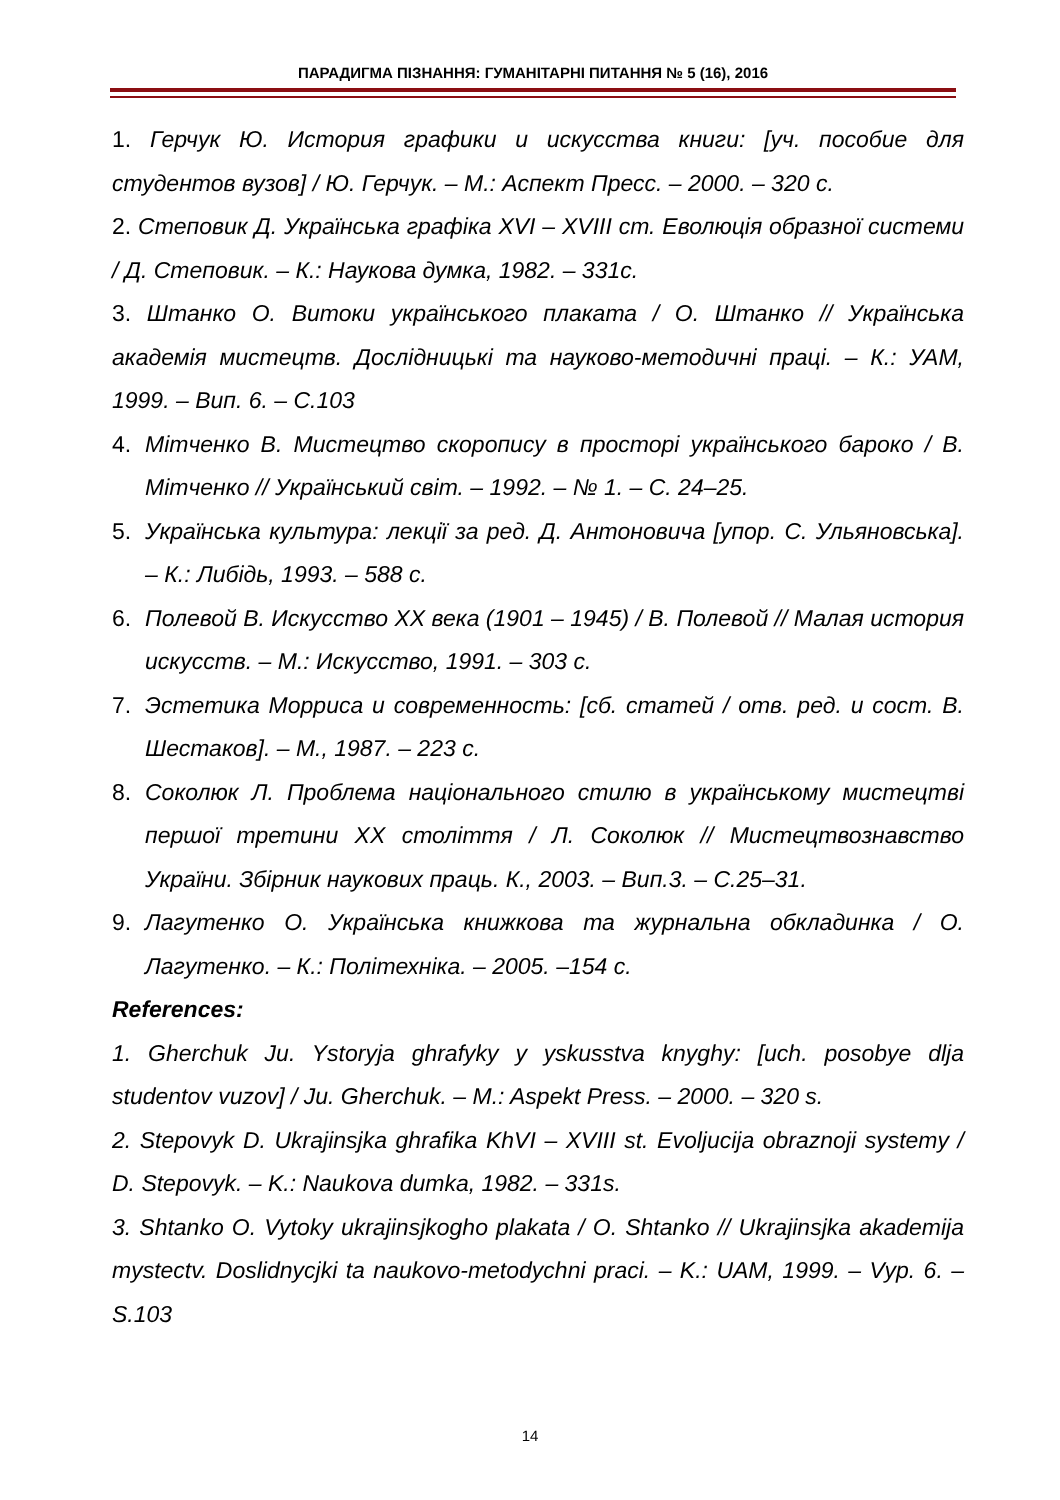ПАРАДИГМА ПІЗНАННЯ: ГУМАНІТАРНІ ПИТАННЯ № 5 (16), 2016
1. Герчук Ю. История графики и искусства книги: [уч. пособие для студентов вузов] / Ю. Герчук. – М.: Аспект Пресс. – 2000. – 320 с.
2. Степовик Д. Українська графіка XVI – XVIII ст. Еволюція образної системи / Д. Степовик. – К.: Наукова думка, 1982. – 331с.
3. Штанко О. Витоки українського плаката / О. Штанко // Українська академія мистецтв. Дослідницькі та науково-методичні праці. – К.: УАМ, 1999. – Вип. 6. – С.103
4. Мітченко В. Мистецтво скоропису в просторі українського бароко / В. Мітченко // Український світ. – 1992. – № 1. – С. 24–25.
5. Українська культура: лекції за ред. Д. Антоновича [упор. С. Ульяновська]. – К.: Либідь, 1993. – 588 с.
6. Полевой В. Искусство XX века (1901 – 1945) / В. Полевой // Малая история искусств. – М.: Искусство, 1991. – 303 с.
7. Эстетика Морриса и современность: [сб. статей / отв. ред. и сост. В. Шестаков]. – М., 1987. – 223 с.
8. Соколюк Л. Проблема національного стилю в українському мистецтві першої третини XX століття / Л. Соколюк // Мистецтвознавство України. Збірник наукових праць. К., 2003. – Вип.3. – С.25–31.
9. Лагутенко О. Українська книжкова та журнальна обкладинка / О. Лагутенко. – К.: Політехніка. – 2005. –154 с.
References:
1. Gherchuk Ju. Ystoryja ghrafyky y yskusstva knyghy: [uch. posobye dlja studentov vuzov] / Ju. Gherchuk. – M.: Aspekt Press. – 2000. – 320 s.
2. Stepovyk D. Ukrajinsjka ghrafika KhVI – XVIII st. Evoljucija obraznoji systemy / D. Stepovyk. – K.: Naukova dumka, 1982. – 331s.
3. Shtanko O. Vytoky ukrajinsjkogho plakata / O. Shtanko // Ukrajinsjka akademija mystectv. Doslidnycjki ta naukovo-metodychni praci. – K.: UAM, 1999. – Vyp. 6. – S.103
14